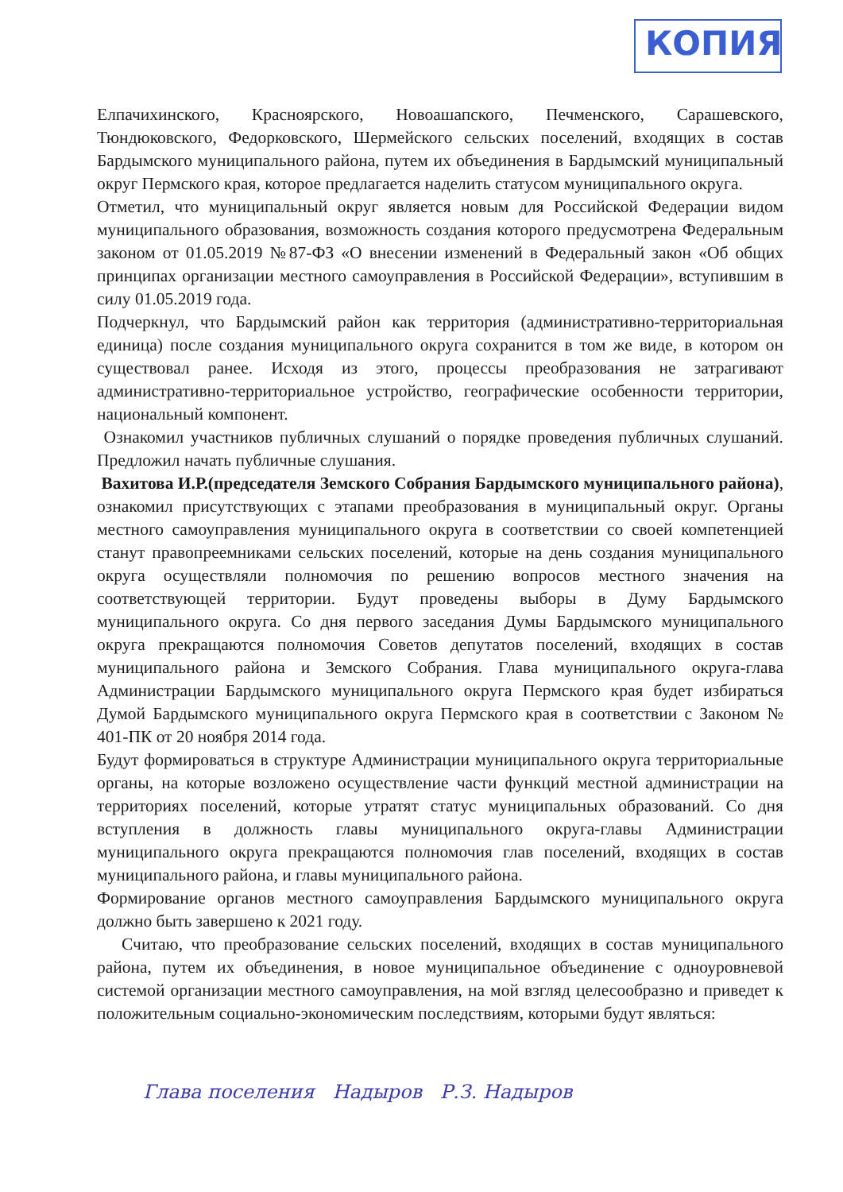КОПИЯ
Елпачихинского, Красноярского, Новоашапского, Печменского, Сарашевского, Тюндюковского, Федорковского, Шермейского сельских поселений, входящих в состав Бардымского муниципального района, путем их объединения в Бардымский муниципальный округ Пермского края, которое предлагается наделить статусом муниципального округа.
Отметил, что муниципальный округ является новым для Российской Федерации видом муниципального образования, возможность создания которого предусмотрена Федеральным законом от 01.05.2019 №87-ФЗ «О внесении изменений в Федеральный закон «Об общих принципах организации местного самоуправления в Российской Федерации», вступившим в силу 01.05.2019 года.
Подчеркнул, что Бардымский район как территория (административно-территориальная единица) после создания муниципального округа сохранится в том же виде, в котором он существовал ранее. Исходя из этого, процессы преобразования не затрагивают административно-территориальное устройство, географические особенности территории, национальный компонент.
Ознакомил участников публичных слушаний о порядке проведения публичных слушаний. Предложил начать публичные слушания.
Вахитова И.Р.(председателя Земского Собрания Бардымского муниципального района), ознакомил присутствующих с этапами преобразования в муниципальный округ. Органы местного самоуправления муниципального округа в соответствии со своей компетенцией станут правопреемниками сельских поселений, которые на день создания муниципального округа осуществляли полномочия по решению вопросов местного значения на соответствующей территории. Будут проведены выборы в Думу Бардымского муниципального округа. Со дня первого заседания Думы Бардымского муниципального округа прекращаются полномочия Советов депутатов поселений, входящих в состав муниципального района и Земского Собрания. Глава муниципального округа-глава Администрации Бардымского муниципального округа Пермского края будет избираться Думой Бардымского муниципального округа Пермского края в соответствии с Законом № 401-ПК от 20 ноября 2014 года.
Будут формироваться в структуре Администрации муниципального округа территориальные органы, на которые возложено осуществление части функций местной администрации на территориях поселений, которые утратят статус муниципальных образований. Со дня вступления в должность главы муниципального округа-главы Администрации муниципального округа прекращаются полномочия глав поселений, входящих в состав муниципального района, и главы муниципального района.
Формирование органов местного самоуправления Бардымского муниципального округа должно быть завершено к 2021 году.
Считаю, что преобразование сельских поселений, входящих в состав муниципального района, путем их объединения, в новое муниципальное объединение с одноуровневой системой организации местного самоуправления, на мой взгляд целесообразно и приведет к положительным социально-экономическим последствиям, которыми будут являться:
Глава поселения Надыров Р.З. Надыров